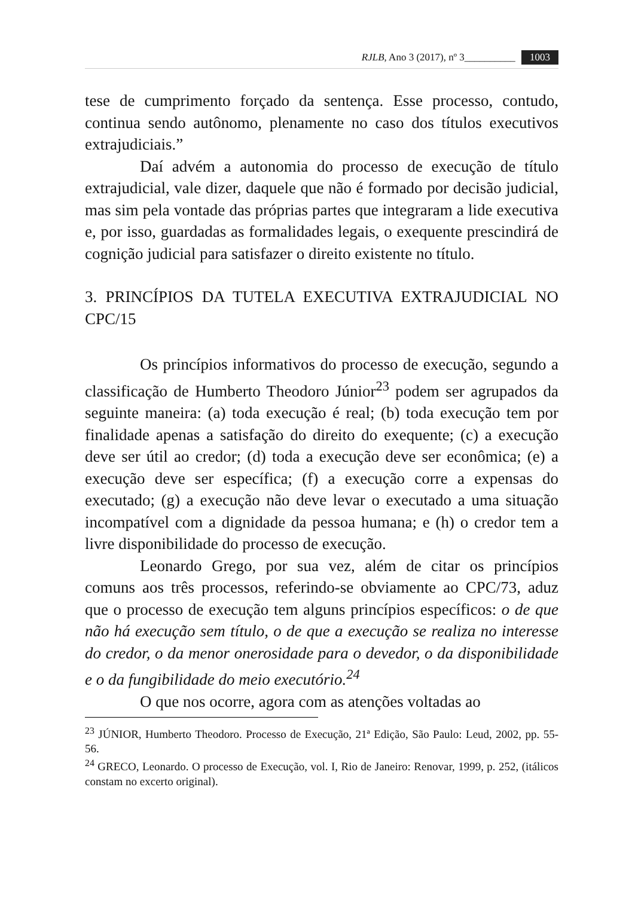RJLB, Ano 3 (2017), nº 3__________ 1003
tese de cumprimento forçado da sentença. Esse processo, contudo, continua sendo autônomo, plenamente no caso dos títulos executivos extrajudiciais.”
Daí advém a autonomia do processo de execução de título extrajudicial, vale dizer, daquele que não é formado por decisão judicial, mas sim pela vontade das próprias partes que integraram a lide executiva e, por isso, guardadas as formalidades legais, o exequente prescindirá de cognição judicial para satisfazer o direito existente no título.
3. PRINCÍPIOS DA TUTELA EXECUTIVA EXTRAJUDICIAL NO CPC/15
Os princípios informativos do processo de execução, segundo a classificação de Humberto Theodoro Júnior<sup>23</sup> podem ser agrupados da seguinte maneira: (a) toda execução é real; (b) toda execução tem por finalidade apenas a satisfação do direito do exequente; (c) a execução deve ser útil ao credor; (d) toda a execução deve ser econômica; (e) a execução deve ser específica; (f) a execução corre a expensas do executado; (g) a execução não deve levar o executado a uma situação incompatível com a dignidade da pessoa humana; e (h) o credor tem a livre disponibilidade do processo de execução.
Leonardo Grego, por sua vez, além de citar os princípios comuns aos três processos, referindo-se obviamente ao CPC/73, aduz que o processo de execução tem alguns princípios específicos: o de que não há execução sem título, o de que a execução se realiza no interesse do credor, o da menor onerosidade para o devedor, o da disponibilidade e o da fungibilidade do meio executório.<sup>24</sup>
O que nos ocorre, agora com as atenções voltadas ao
<sup>23</sup> JÚNIOR, Humberto Theodoro. Processo de Execução, 21ª Edição, São Paulo: Leud, 2002, pp. 55-56.
<sup>24</sup> GRECO, Leonardo. O processo de Execução, vol. I, Rio de Janeiro: Renovar, 1999, p. 252, (itálicos constam no excerto original).